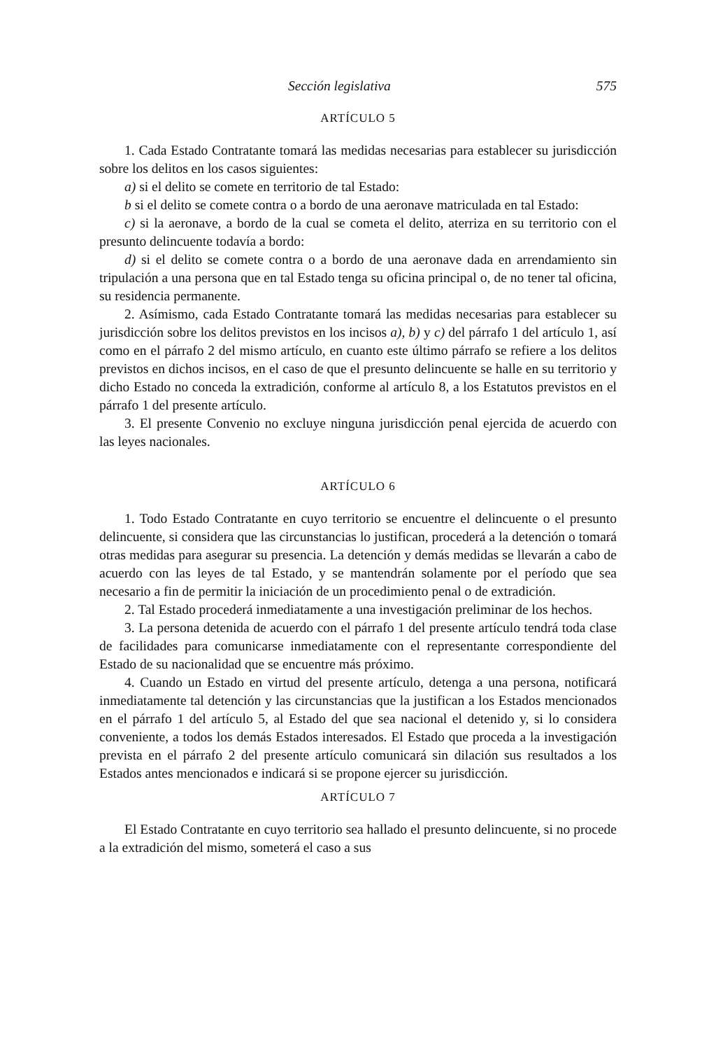Sección legislativa 575
ARTÍCULO 5
1. Cada Estado Contratante tomará las medidas necesarias para establecer su jurisdicción sobre los delitos en los casos siguientes:
a) si el delito se comete en territorio de tal Estado:
b si el delito se comete contra o a bordo de una aeronave matriculada en tal Estado:
c) si la aeronave, a bordo de la cual se cometa el delito, aterriza en su territorio con el presunto delincuente todavía a bordo:
d) si el delito se comete contra o a bordo de una aeronave dada en arrendamiento sin tripulación a una persona que en tal Estado tenga su oficina principal o, de no tener tal oficina, su residencia permanente.
2. Asímismo, cada Estado Contratante tomará las medidas necesarias para establecer su jurisdicción sobre los delitos previstos en los incisos a), b) y c) del párrafo 1 del artículo 1, así como en el párrafo 2 del mismo artículo, en cuanto este último párrafo se refiere a los delitos previstos en dichos incisos, en el caso de que el presunto delincuente se halle en su territorio y dicho Estado no conceda la extradición, conforme al artículo 8, a los Estatutos previstos en el párrafo 1 del presente artículo.
3. El presente Convenio no excluye ninguna jurisdicción penal ejercida de acuerdo con las leyes nacionales.
ARTÍCULO 6
1. Todo Estado Contratante en cuyo territorio se encuentre el delincuente o el presunto delincuente, si considera que las circunstancias lo justifican, procederá a la detención o tomará otras medidas para asegurar su presencia. La detención y demás medidas se llevarán a cabo de acuerdo con las leyes de tal Estado, y se mantendrán solamente por el período que sea necesario a fin de permitir la iniciación de un procedimiento penal o de extradición.
2. Tal Estado procederá inmediatamente a una investigación preliminar de los hechos.
3. La persona detenida de acuerdo con el párrafo 1 del presente artículo tendrá toda clase de facilidades para comunicarse inmediatamente con el representante correspondiente del Estado de su nacionalidad que se encuentre más próximo.
4. Cuando un Estado en virtud del presente artículo, detenga a una persona, notificará inmediatamente tal detención y las circunstancias que la justifican a los Estados mencionados en el párrafo 1 del artículo 5, al Estado del que sea nacional el detenido y, si lo considera conveniente, a todos los demás Estados interesados. El Estado que proceda a la investigación prevista en el párrafo 2 del presente artículo comunicará sin dilación sus resultados a los Estados antes mencionados e indicará si se propone ejercer su jurisdicción.
ARTÍCULO 7
El Estado Contratante en cuyo territorio sea hallado el presunto delincuente, si no procede a la extradición del mismo, someterá el caso a sus